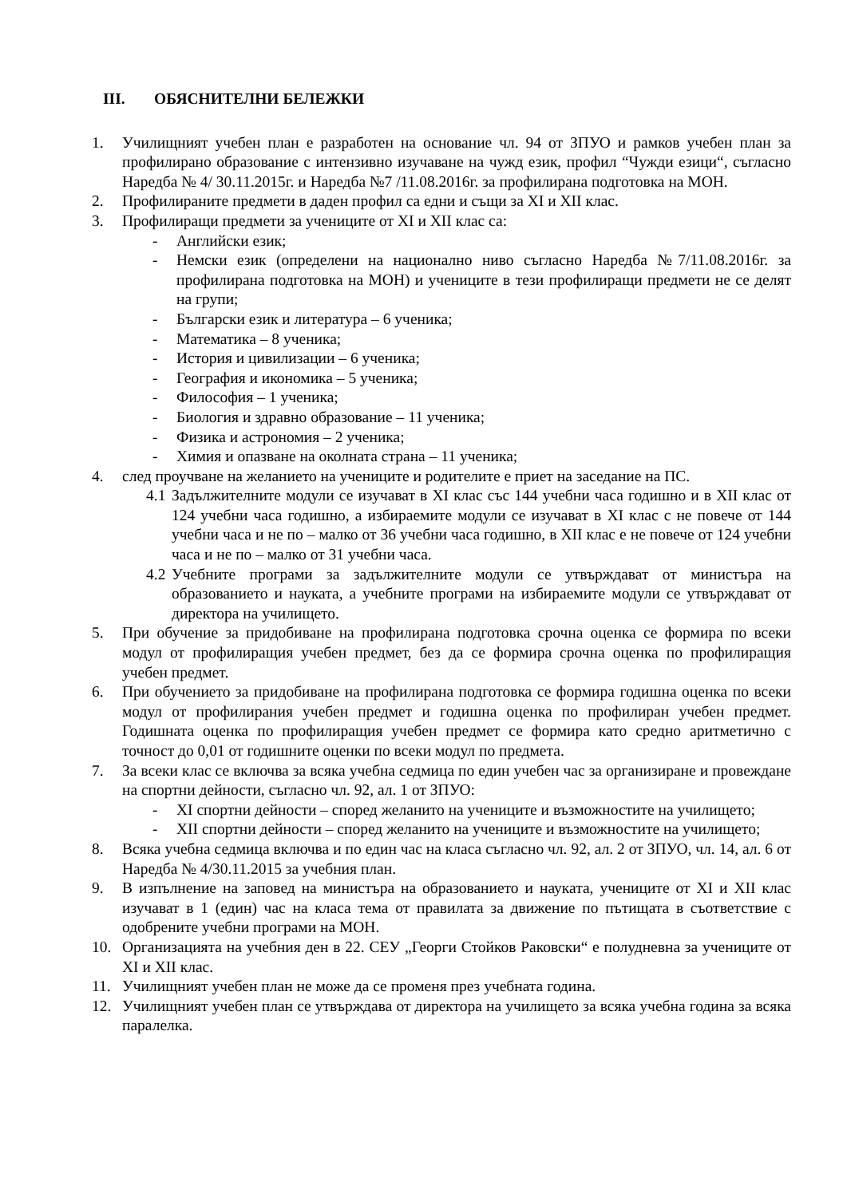III. ОБЯСНИТЕЛНИ БЕЛЕЖКИ
1. Училищният учебен план е разработен на основание чл. 94 от ЗПУО и рамков учебен план за профилирано образование с интензивно изучаване на чужд език, профил “Чужди езици“, съгласно Наредба № 4/ 30.11.2015г. и Наредба №7 /11.08.2016г. за профилирана подготовка на МОН.
2. Профилираните предмети в даден профил са едни и същи за XI и XII клас.
3. Профилиращи предмети за учениците от XI и XII клас са:
- Английски език;
- Немски език (определени на национално ниво съгласно Наредба №7/11.08.2016г. за профилирана подготовка на МОН) и учениците в тези профилиращи предмети не се делят на групи;
- Български език и литература – 6 ученика;
- Математика – 8 ученика;
- История и цивилизации – 6 ученика;
- География и икономика – 5 ученика;
- Философия – 1 ученика;
- Биология и здравно образование – 11 ученика;
- Физика и астрономия – 2 ученика;
- Химия и опазване на околната страна – 11 ученика;
4. след проучване на желанието на учениците и родителите е приет на заседание на ПС.
4.1 Задължителните модули се изучават в XI клас със 144 учебни часа годишно и в XII клас от 124 учебни часа годишно, а избираемите модули се изучават в XI клас с не повече от 144 учебни часа и не по – малко от 36 учебни часа годишно, в XII клас е не повече от 124 учебни часа и не по – малко от 31 учебни часа.
4.2 Учебните програми за задължителните модули се утвърждават от министъра на образованието и науката, а учебните програми на избираемите модули се утвърждават от директора на училището.
5. При обучение за придобиване на профилирана подготовка срочна оценка се формира по всеки модул от профилиращия учебен предмет, без да се формира срочна оценка по профилиращия учебен предмет.
6. При обучението за придобиване на профилирана подготовка се формира годишна оценка по всеки модул от профилирания учебен предмет и годишна оценка по профилиран учебен предмет. Годишната оценка по профилиращия учебен предмет се формира като средно аритметично с точност до 0,01 от годишните оценки по всеки модул по предмета.
7. За всеки клас се включва за всяка учебна седмица по един учебен час за организиране и провеждане на спортни дейности, съгласно чл. 92, ал. 1 от ЗПУО:
- XI спортни дейности – според желанито на учениците и възможностите на училището;
- XII спортни дейности – според желанито на учениците и възможностите на училището;
8. Всяка учебна седмица включва и по един час на класа съгласно чл. 92, ал. 2 от ЗПУО, чл. 14, ал. 6 от Наредба № 4/30.11.2015 за учебния план.
9. В изпълнение на заповед на министъра на образованието и науката, учениците от XI и XII клас изучават в 1 (един) час на класа тема от правилата за движение по пътищата в съответствие с одобрените учебни програми на МОН.
10. Организацията на учебния ден в 22. СЕУ „Георги Стойков Раковски“ е полудневна за учениците от XI и XII клас.
11. Училищният учебен план не може да се променя през учебната година.
12. Училищният учебен план се утвърждава от директора на училището за всяка учебна година за всяка паралелка.